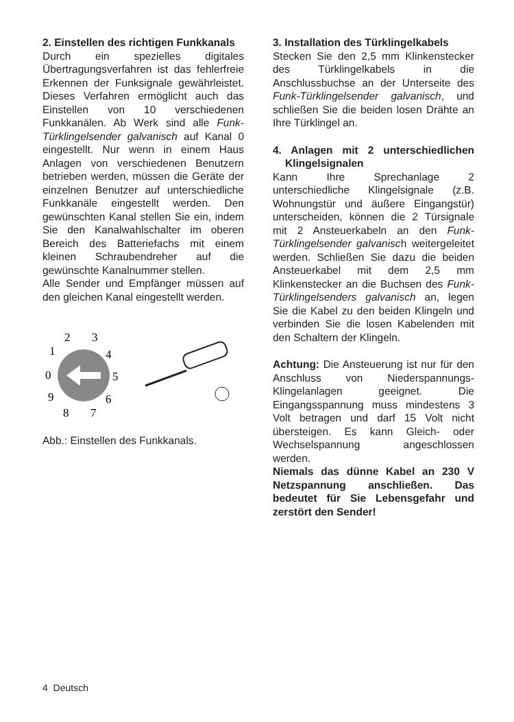2. Einstellen des richtigen Funk­kanals
Durch ein spezielles digitales Übertragungsverfahren ist das fehlerfreie Erkennen der Funksignale gewährleistet. Dieses Verfahren ermöglicht auch das Einstellen von 10 verschiedenen Funkkanälen. Ab Werk sind alle Funk-Türklingelsender galvanisch auf Kanal 0 eingestellt. Nur wenn in einem Haus Anlagen von verschiedenen Benutzern betrieben werden, müssen die Geräte der einzelnen Benutzer auf unterschiedliche Funkkanäle eingestellt werden. Den gewünschten Kanal stellen Sie ein, indem Sie den Kanalwahlschalter im oberen Bereich des Batteriefachs mit einem kleinen Schraubendreher auf die gewünschte Kanalnummer stellen.
Alle Sender und Empfänger müssen auf den gleichen Kanal eingestellt werden.
0
1
2
3
4
5
6
7
8
9
Abb.: Einstellen des Funkkanals.
3. Installation des Türklingelkabels
Stecken Sie den 2,5 mm Klinkenstecker des Türklingelkabels in die Anschlussbuchse an der Unterseite des Funk-Türklingelsender galvanisch, und schließen Sie die beiden losen Drähte an Ihre Türklingel an.
4. Anlagen mit 2 unterschiedlichen Klingelsignalen
Kann Ihre Sprechanlage 2 unterschiedliche Klingelsignale (z.B. Wohnungstür und äußere Eingangstür) unterscheiden, können die 2 Türsignale mit 2 Ansteuerkabeln an den Funk-Türklingelsender galvanisch weitergeleitet werden. Schließen Sie dazu die beiden Ansteuerkabel mit dem 2,5 mm Klinkenstecker an die Buchsen des Funk-Türklingelsenders galvanisch an, legen Sie die Kabel zu den beiden Klingeln und verbinden Sie die losen Kabelenden mit den Schaltern der Klingeln.
Achtung: Die Ansteuerung ist nur für den Anschluss von Niederspannungs-Klingelanlagen geeignet. Die Eingangsspannung muss mindestens 3 Volt betragen und darf 15 Volt nicht übersteigen. Es kann Gleich- oder Wechselspannung angeschlossen werden.
Niemals das dünne Kabel an 230 V Netzspannung anschließen. Das bedeutet für Sie Lebensgefahr und zerstört den Sender!
4 Deutsch